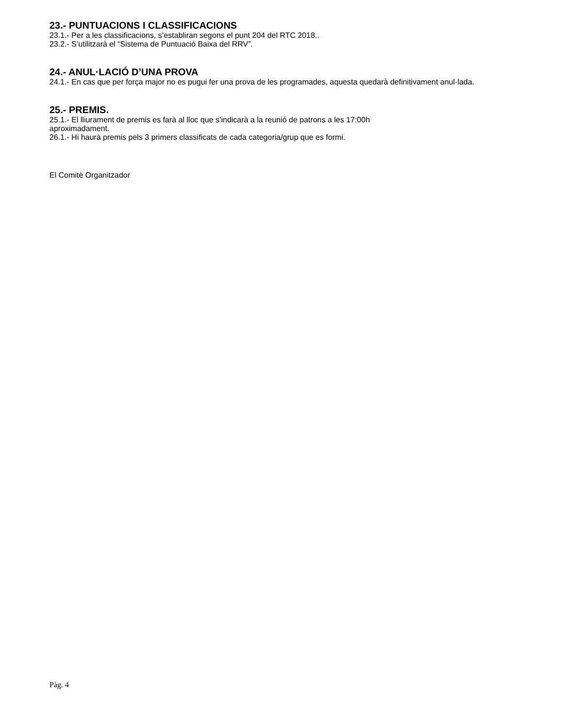23.- PUNTUACIONS I CLASSIFICACIONS
23.1.- Per a les classificacions, s’establiran segons el punt 204 del RTC 2018..
23.2.- S’utilitzarà el “Sistema de Puntuació Baixa del RRV”.
24.- ANUL·LACIÓ D’UNA PROVA
24.1.- En cas que per força major no es pugui fer una prova de les programades, aquesta quedarà definitivament anul·lada.
25.- PREMIS.
25.1.- El lliurament de premis es farà al lloc que s’indicarà a la reunió de patrons a les 17:00h
aproximadament.
26.1.- Hi haurà premis pels 3 primers classificats de cada categoria/grup que es formi.
El Comitè Organitzador
Pàg. 4